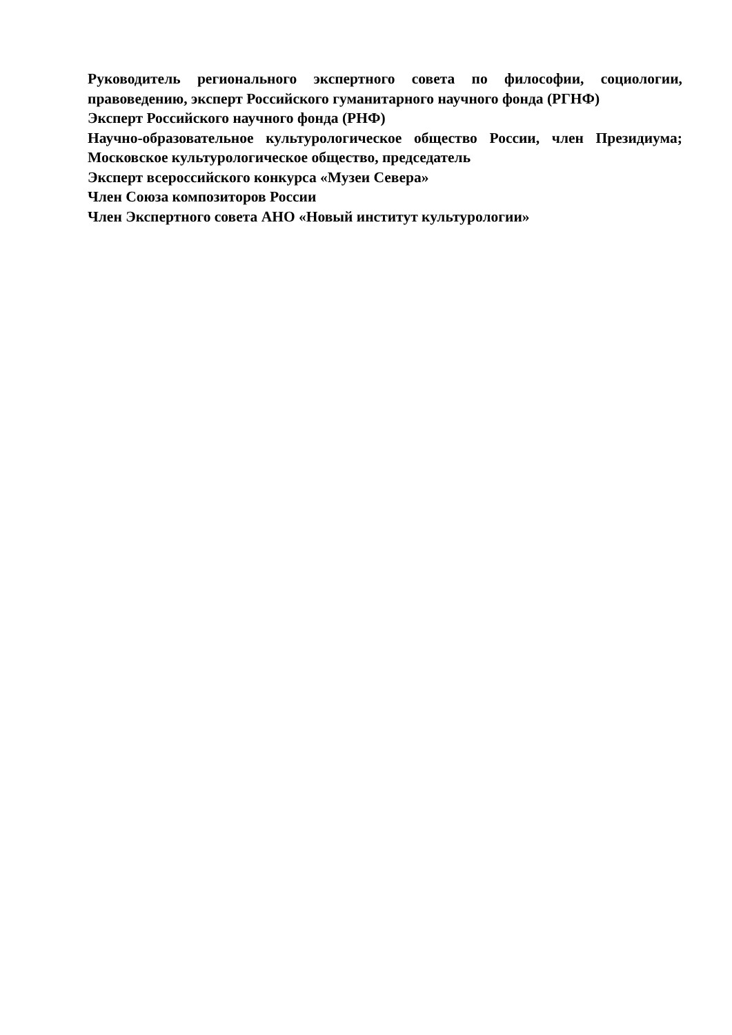Руководитель регионального экспертного совета по философии, социологии, правоведению, эксперт Российского гуманитарного научного фонда (РГНФ)
Эксперт Российского научного фонда (РНФ)
Научно-образовательное культурологическое общество России, член Президиума; Московское культурологическое общество, председатель
Эксперт всероссийского конкурса «Музеи Севера»
Член Союза композиторов России
Член Экспертного совета АНО «Новый институт культурологии»